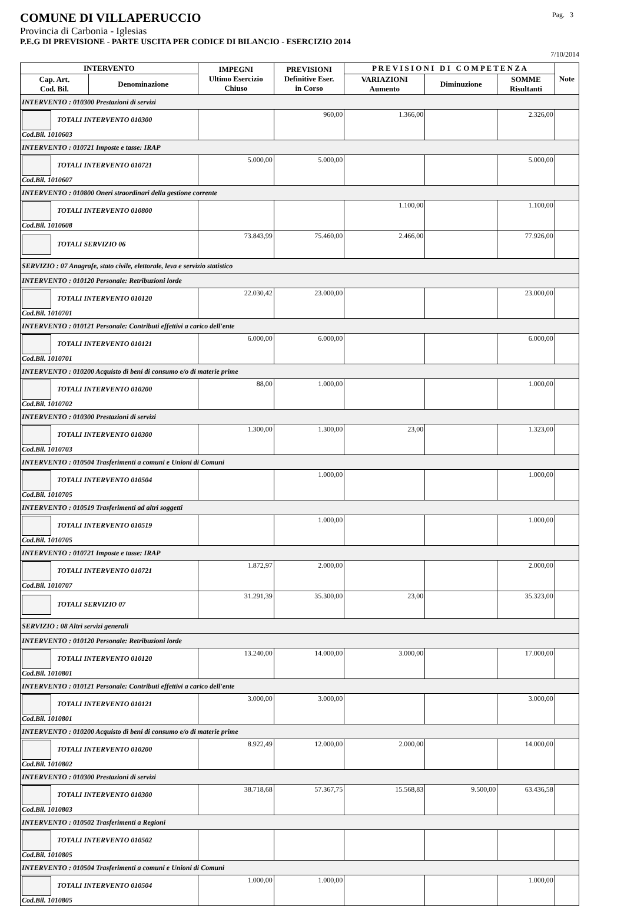COMUNE DI VILLAPERUCCIO Pag. 3
Provincia di Carbonia - Iglesias
P.E.G DI PREVISIONE - PARTE USCITA PER CODICE DI BILANCIO - ESERCIZIO 2014
7/10/2014
| INTERVENTO | | IMPEGNI Ultimo Esercizio Chiuso | PREVISIONI Definitive Eser. in Corso | P R E V I S I O N I D I C O M P E T E N Z A | | | Note |
| --- | --- | --- | --- | --- | --- | --- | --- |
| Cap. Art. Cod. Bil. | Denominazione | | | VARIAZIONI Aumento | Diminuzione | SOMME Risultanti | |
| INTERVENTO : 010300 Prestazioni di servizi | | | | | | | |
| TOTALI INTERVENTO 010300 Cod.Bil. 1010603 | | | 960,00 | 1.366,00 | | 2.326,00 | |
| INTERVENTO : 010721 Imposte e tasse: IRAP | | | | | | | |
| TOTALI INTERVENTO 010721 Cod.Bil. 1010607 | | 5.000,00 | 5.000,00 | | | 5.000,00 | |
| INTERVENTO : 010800 Oneri straordinari della gestione corrente | | | | | | | |
| TOTALI INTERVENTO 010800 Cod.Bil. 1010608 | | | | 1.100,00 | | 1.100,00 | |
| TOTALI SERVIZIO 06 | | 73.843,99 | 75.460,00 | 2.466,00 | | 77.926,00 | |
| SERVIZIO : 07 Anagrafe, stato civile, elettorale, leva e servizio statistico | | | | | | | |
| INTERVENTO : 010120 Personale: Retribuzioni lorde | | | | | | | |
| TOTALI INTERVENTO 010120 Cod.Bil. 1010701 | | 22.030,42 | 23.000,00 | | | 23.000,00 | |
| INTERVENTO : 010121 Personale: Contributi effettivi a carico dell'ente | | | | | | | |
| TOTALI INTERVENTO 010121 Cod.Bil. 1010701 | | 6.000,00 | 6.000,00 | | | 6.000,00 | |
| INTERVENTO : 010200 Acquisto di beni di consumo e/o di materie prime | | | | | | | |
| TOTALI INTERVENTO 010200 Cod.Bil. 1010702 | | 88,00 | 1.000,00 | | | 1.000,00 | |
| INTERVENTO : 010300 Prestazioni di servizi | | | | | | | |
| TOTALI INTERVENTO 010300 Cod.Bil. 1010703 | | 1.300,00 | 1.300,00 | 23,00 | | 1.323,00 | |
| INTERVENTO : 010504 Trasferimenti a comuni e Unioni di Comuni | | | | | | | |
| TOTALI INTERVENTO 010504 Cod.Bil. 1010705 | | | 1.000,00 | | | 1.000,00 | |
| INTERVENTO : 010519 Trasferimenti ad altri soggetti | | | | | | | |
| TOTALI INTERVENTO 010519 Cod.Bil. 1010705 | | | 1.000,00 | | | 1.000,00 | |
| INTERVENTO : 010721 Imposte e tasse: IRAP | | | | | | | |
| TOTALI INTERVENTO 010721 Cod.Bil. 1010707 | | 1.872,97 | 2.000,00 | | | 2.000,00 | |
| TOTALI SERVIZIO 07 | | 31.291,39 | 35.300,00 | 23,00 | | 35.323,00 | |
| SERVIZIO : 08 Altri servizi generali | | | | | | | |
| INTERVENTO : 010120 Personale: Retribuzioni lorde | | | | | | | |
| TOTALI INTERVENTO 010120 Cod.Bil. 1010801 | | 13.240,00 | 14.000,00 | 3.000,00 | | 17.000,00 | |
| INTERVENTO : 010121 Personale: Contributi effettivi a carico dell'ente | | | | | | | |
| TOTALI INTERVENTO 010121 Cod.Bil. 1010801 | | 3.000,00 | 3.000,00 | | | 3.000,00 | |
| INTERVENTO : 010200 Acquisto di beni di consumo e/o di materie prime | | | | | | | |
| TOTALI INTERVENTO 010200 Cod.Bil. 1010802 | | 8.922,49 | 12.000,00 | 2.000,00 | | 14.000,00 | |
| INTERVENTO : 010300 Prestazioni di servizi | | | | | | | |
| TOTALI INTERVENTO 010300 Cod.Bil. 1010803 | | 38.718,68 | 57.367,75 | 15.568,83 | 9.500,00 | 63.436,58 | |
| INTERVENTO : 010502 Trasferimenti a Regioni | | | | | | | |
| TOTALI INTERVENTO 010502 Cod.Bil. 1010805 | | | | | | | |
| INTERVENTO : 010504 Trasferimenti a comuni e Unioni di Comuni | | | | | | | |
| TOTALI INTERVENTO 010504 Cod.Bil. 1010805 | | 1.000,00 | 1.000,00 | | | 1.000,00 | |